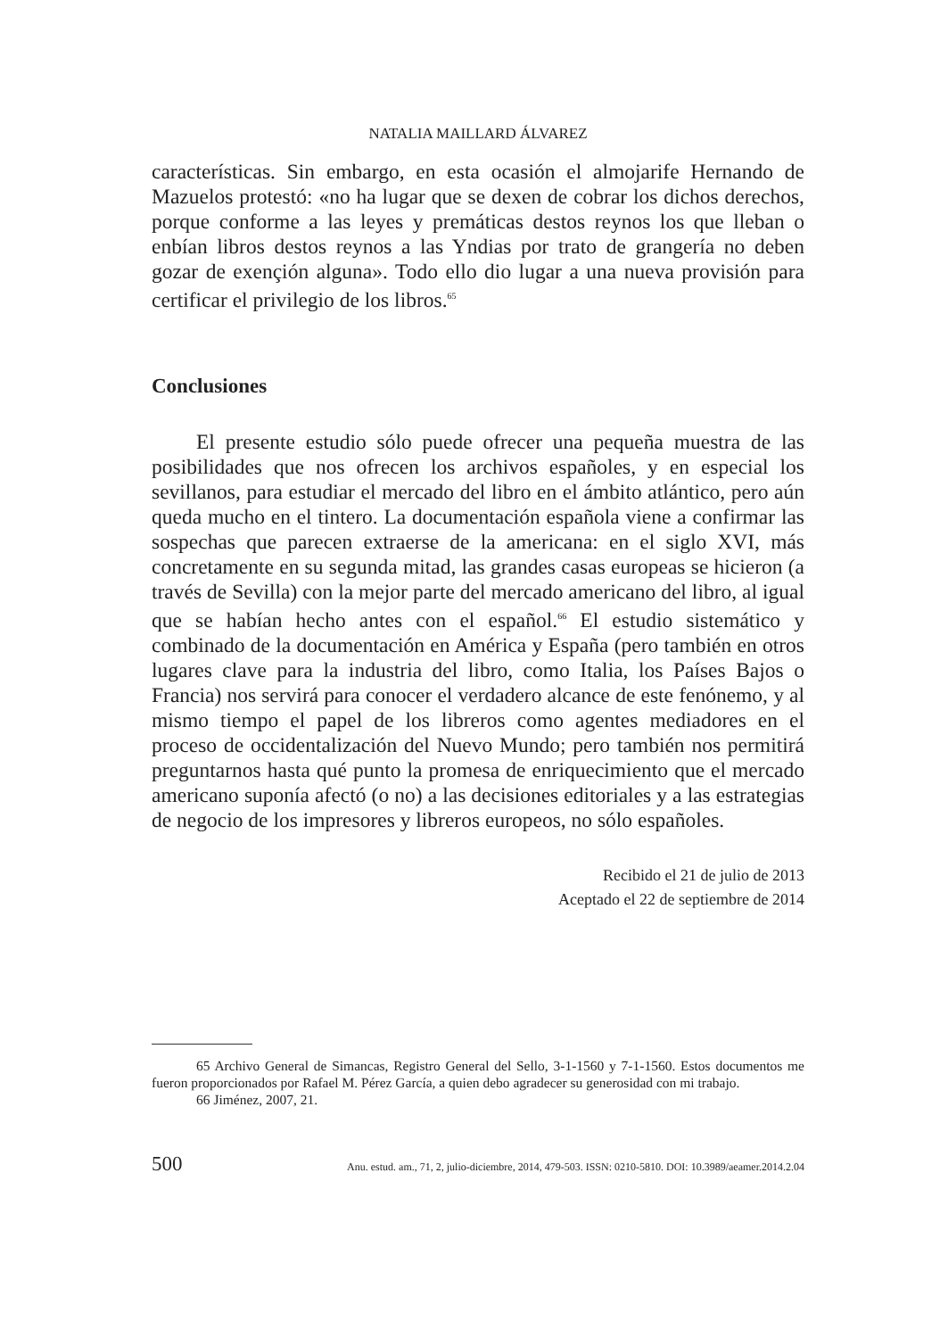NATALIA MAILLARD ÁLVAREZ
características. Sin embargo, en esta ocasión el almojarife Hernando de Mazuelos protestó: «no ha lugar que se dexen de cobrar los dichos derechos, porque conforme a las leyes y premáticas destos reynos los que lleban o enbían libros destos reynos a las Yndias por trato de grangería no deben gozar de exençión alguna». Todo ello dio lugar a una nueva provisión para certificar el privilegio de los libros.<sup>65</sup>
Conclusiones
El presente estudio sólo puede ofrecer una pequeña muestra de las posibilidades que nos ofrecen los archivos españoles, y en especial los sevillanos, para estudiar el mercado del libro en el ámbito atlántico, pero aún queda mucho en el tintero. La documentación española viene a confirmar las sospechas que parecen extraerse de la americana: en el siglo XVI, más concretamente en su segunda mitad, las grandes casas europeas se hicieron (a través de Sevilla) con la mejor parte del mercado americano del libro, al igual que se habían hecho antes con el español.<sup>66</sup> El estudio sistemático y combinado de la documentación en América y España (pero también en otros lugares clave para la industria del libro, como Italia, los Países Bajos o Francia) nos servirá para conocer el verdadero alcance de este fenónemo, y al mismo tiempo el papel de los libreros como agentes mediadores en el proceso de occidentalización del Nuevo Mundo; pero también nos permitirá preguntarnos hasta qué punto la promesa de enriquecimiento que el mercado americano suponía afectó (o no) a las decisiones editoriales y a las estrategias de negocio de los impresores y libreros europeos, no sólo españoles.
Recibido el 21 de julio de 2013
Aceptado el 22 de septiembre de 2014
65 Archivo General de Simancas, Registro General del Sello, 3-1-1560 y 7-1-1560. Estos documentos me fueron proporcionados por Rafael M. Pérez García, a quien debo agradecer su generosidad con mi trabajo.
66 Jiménez, 2007, 21.
500 Anu. estud. am., 71, 2, julio-diciembre, 2014, 479-503. ISSN: 0210-5810. DOI: 10.3989/aeamer.2014.2.04